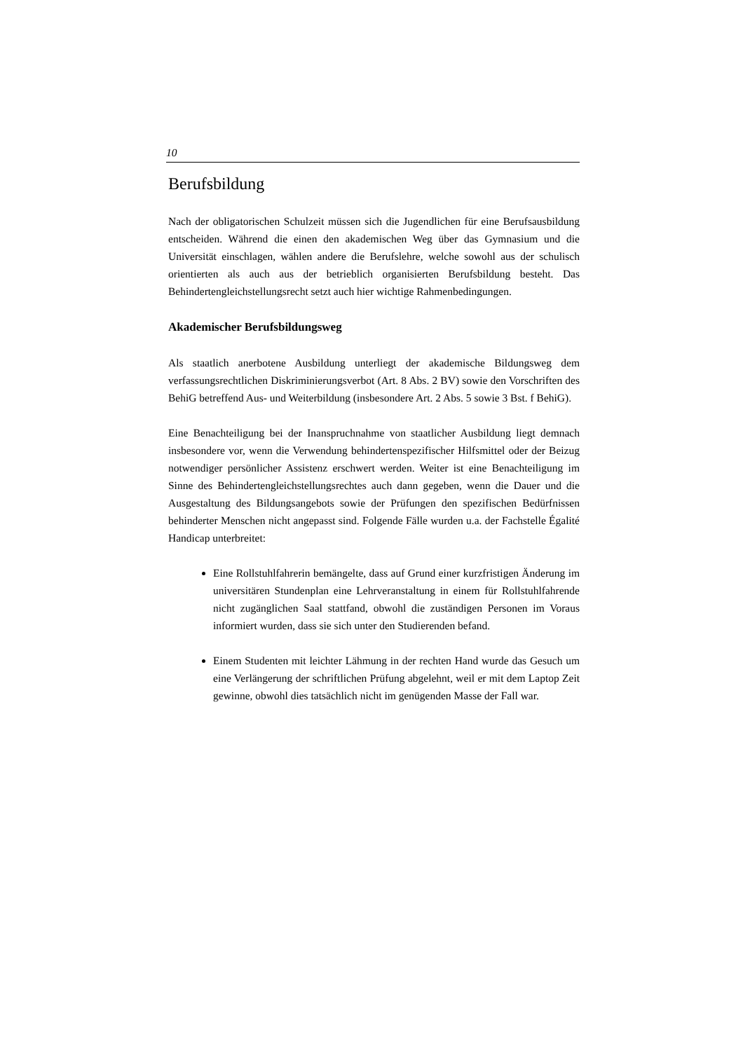10
Berufsbildung
Nach der obligatorischen Schulzeit müssen sich die Jugendlichen für eine Berufsausbildung entscheiden. Während die einen den akademischen Weg über das Gymnasium und die Universität einschlagen, wählen andere die Berufslehre, welche sowohl aus der schulisch orientierten als auch aus der betrieblich organisierten Berufsbildung besteht. Das Behindertengleichstellungsrecht setzt auch hier wichtige Rahmenbedingungen.
Akademischer Berufsbildungsweg
Als staatlich anerbotene Ausbildung unterliegt der akademische Bildungsweg dem verfassungsrechtlichen Diskriminierungsverbot (Art. 8 Abs. 2 BV) sowie den Vorschriften des BehiG betreffend Aus- und Weiterbildung (insbesondere Art. 2 Abs. 5 sowie 3 Bst. f BehiG).
Eine Benachteiligung bei der Inanspruchnahme von staatlicher Ausbildung liegt demnach insbesondere vor, wenn die Verwendung behindertenspezifischer Hilfsmittel oder der Beizug notwendiger persönlicher Assistenz erschwert werden. Weiter ist eine Benachteiligung im Sinne des Behindertengleichstellungsrechtes auch dann gegeben, wenn die Dauer und die Ausgestaltung des Bildungsangebots sowie der Prüfungen den spezifischen Bedürfnissen behinderter Menschen nicht angepasst sind. Folgende Fälle wurden u.a. der Fachstelle Égalité Handicap unterbreitet:
Eine Rollstuhlfahrerin bemängelte, dass auf Grund einer kurzfristigen Änderung im universitären Stundenplan eine Lehrveranstaltung in einem für Rollstuhlfahrende nicht zugänglichen Saal stattfand, obwohl die zuständigen Personen im Voraus informiert wurden, dass sie sich unter den Studierenden befand.
Einem Studenten mit leichter Lähmung in der rechten Hand wurde das Gesuch um eine Verlängerung der schriftlichen Prüfung abgelehnt, weil er mit dem Laptop Zeit gewinne, obwohl dies tatsächlich nicht im genügenden Masse der Fall war.